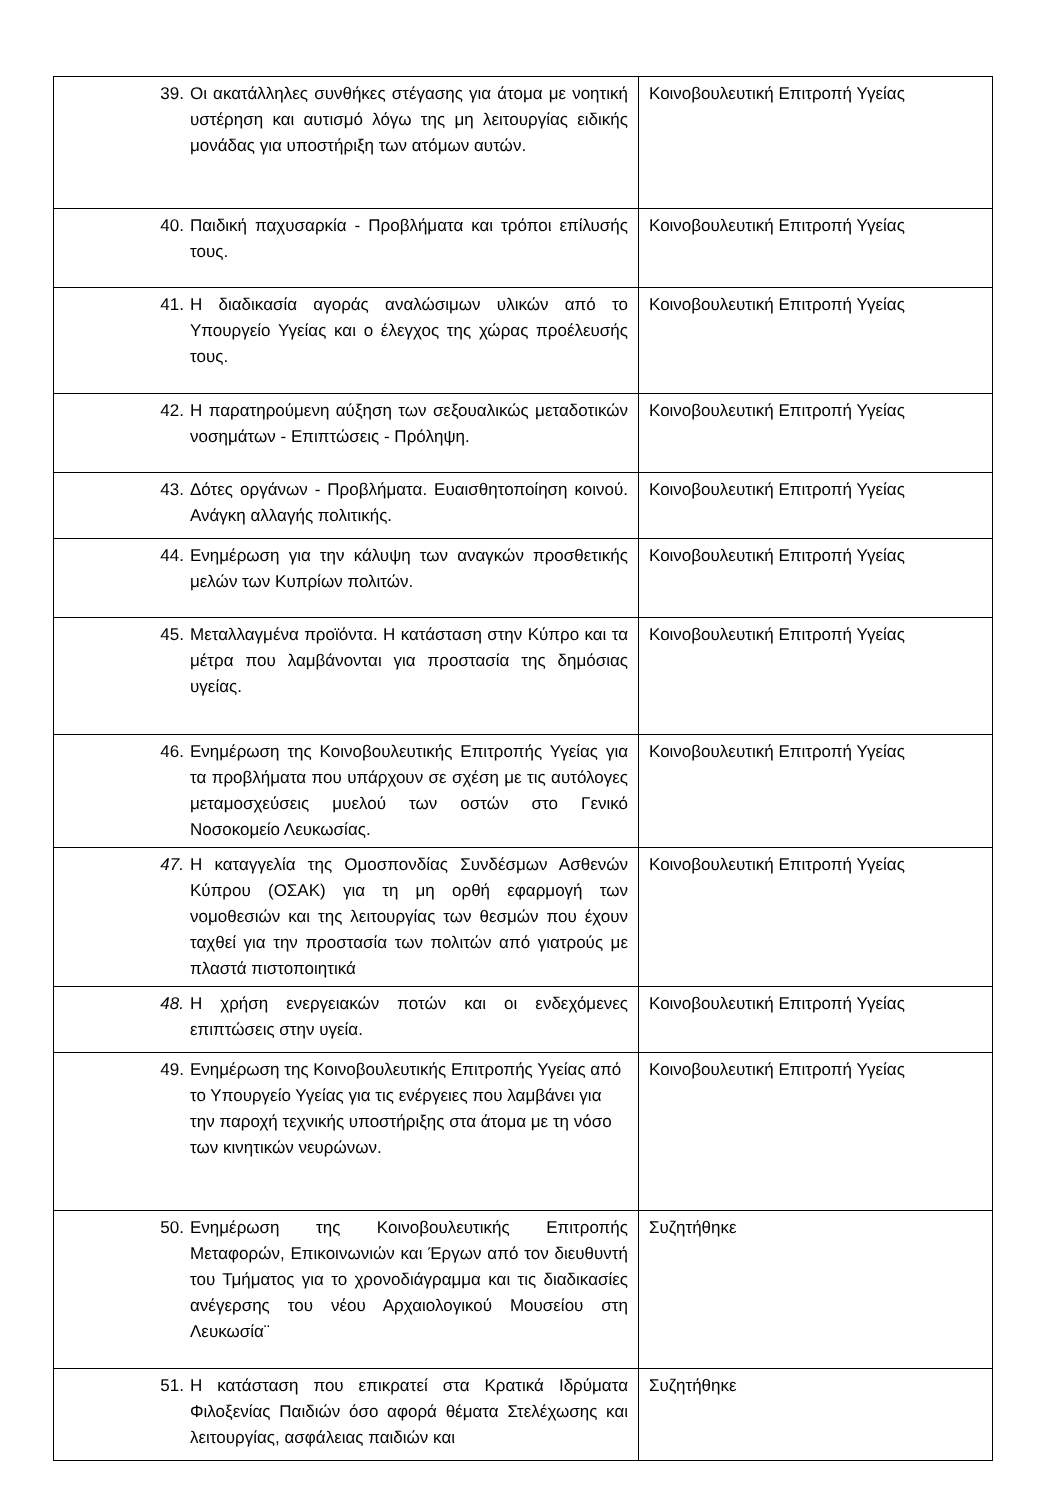| 39. Οι ακατάλληλες συνθήκες στέγασης για άτομα με νοητική υστέρηση και αυτισμό λόγω της μη λειτουργίας ειδικής μονάδας για υποστήριξη των ατόμων αυτών. | Κοινοβουλευτική Επιτροπή Υγείας |
| 40. Παιδική παχυσαρκία - Προβλήματα και τρόποι επίλυσής τους. | Κοινοβουλευτική Επιτροπή Υγείας |
| 41. Η διαδικασία αγοράς αναλώσιμων υλικών από το Υπουργείο Υγείας και ο έλεγχος της χώρας προέλευσής τους. | Κοινοβουλευτική Επιτροπή Υγείας |
| 42. Η παρατηρούμενη αύξηση των σεξουαλικώς μεταδοτικών νοσημάτων - Επιπτώσεις - Πρόληψη. | Κοινοβουλευτική Επιτροπή Υγείας |
| 43. Δότες οργάνων - Προβλήματα. Ευαισθητοποίηση κοινού. Ανάγκη αλλαγής πολιτικής. | Κοινοβουλευτική Επιτροπή Υγείας |
| 44. Ενημέρωση για την κάλυψη των αναγκών προσθετικής μελών των Κυπρίων πολιτών. | Κοινοβουλευτική Επιτροπή Υγείας |
| 45. Μεταλλαγμένα προϊόντα. Η κατάσταση στην Κύπρο και τα μέτρα που λαμβάνονται για προστασία της δημόσιας υγείας. | Κοινοβουλευτική Επιτροπή Υγείας |
| 46. Ενημέρωση της Κοινοβουλευτικής Επιτροπής Υγείας για τα προβλήματα που υπάρχουν σε σχέση με τις αυτόλογες μεταμοσχεύσεις μυελού των οστών στο Γενικό Νοσοκομείο Λευκωσίας. | Κοινοβουλευτική Επιτροπή Υγείας |
| 47. Η καταγγελία της Ομοσπονδίας Συνδέσμων Ασθενών Κύπρου (ΟΣΑΚ) για τη μη ορθή εφαρμογή των νομοθεσιών και της λειτουργίας των θεσμών που έχουν ταχθεί για την προστασία των πολιτών από γιατρούς με πλαστά πιστοποιητικά | Κοινοβουλευτική Επιτροπή Υγείας |
| 48. Η χρήση ενεργειακών ποτών και οι ενδεχόμενες επιπτώσεις στην υγεία. | Κοινοβουλευτική Επιτροπή Υγείας |
| 49. Ενημέρωση της Κοινοβουλευτικής Επιτροπής Υγείας από το Υπουργείο Υγείας για τις ενέργειες που λαμβάνει για την παροχή τεχνικής υποστήριξης στα άτομα με τη νόσο των κινητικών νευρώνων. | Κοινοβουλευτική Επιτροπή Υγείας |
| 50. Ενημέρωση της Κοινοβουλευτικής Επιτροπής Μεταφορών, Επικοινωνιών και Έργων από τον διευθυντή του Τμήματος για το χρονοδιάγραμμα και τις διαδικασίες ανέγερσης του νέου Αρχαιολογικού Μουσείου στη Λευκωσία¨ | Συζητήθηκε |
| 51. Η κατάσταση που επικρατεί στα Κρατικά Ιδρύματα Φιλοξενίας Παιδιών όσο αφορά θέματα Στελέχωσης και λειτουργίας, ασφάλειας παιδιών και | Συζητήθηκε |